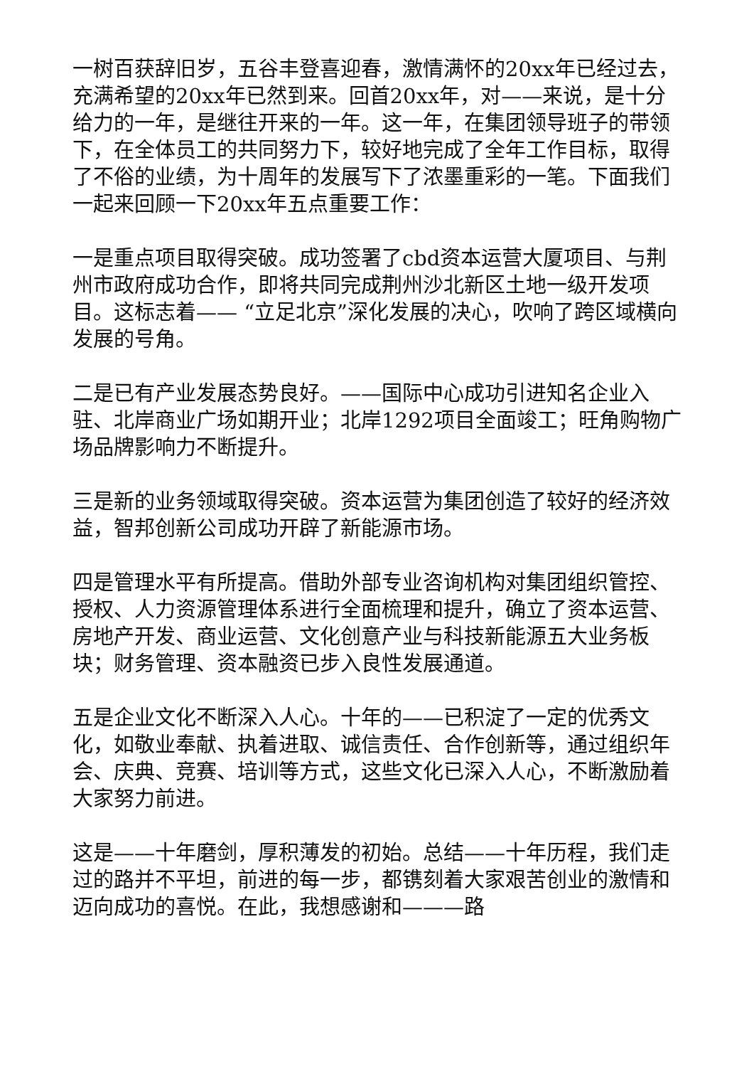一树百获辞旧岁，五谷丰登喜迎春，激情满怀的20xx年已经过去，充满希望的20xx年已然到来。回首20xx年，对——来说，是十分给力的一年，是继往开来的一年。这一年，在集团领导班子的带领下，在全体员工的共同努力下，较好地完成了全年工作目标，取得了不俗的业绩，为十周年的发展写下了浓墨重彩的一笔。下面我们一起来回顾一下20xx年五点重要工作：
一是重点项目取得突破。成功签署了cbd资本运营大厦项目、与荆州市政府成功合作，即将共同完成荆州沙北新区土地一级开发项目。这标志着—— “立足北京”深化发展的决心，吹响了跨区域横向发展的号角。
二是已有产业发展态势良好。——国际中心成功引进知名企业入驻、北岸商业广场如期开业；北岸1292项目全面竣工；旺角购物广场品牌影响力不断提升。
三是新的业务领域取得突破。资本运营为集团创造了较好的经济效益，智邦创新公司成功开辟了新能源市场。
四是管理水平有所提高。借助外部专业咨询机构对集团组织管控、授权、人力资源管理体系进行全面梳理和提升，确立了资本运营、房地产开发、商业运营、文化创意产业与科技新能源五大业务板块；财务管理、资本融资已步入良性发展通道。
五是企业文化不断深入人心。十年的——已积淀了一定的优秀文化，如敬业奉献、执着进取、诚信责任、合作创新等，通过组织年会、庆典、竞赛、培训等方式，这些文化已深入人心，不断激励着大家努力前进。
这是——十年磨剑，厚积薄发的初始。总结——十年历程，我们走过的路并不平坦，前进的每一步，都镌刻着大家艰苦创业的激情和迈向成功的喜悦。在此，我想感谢和———路